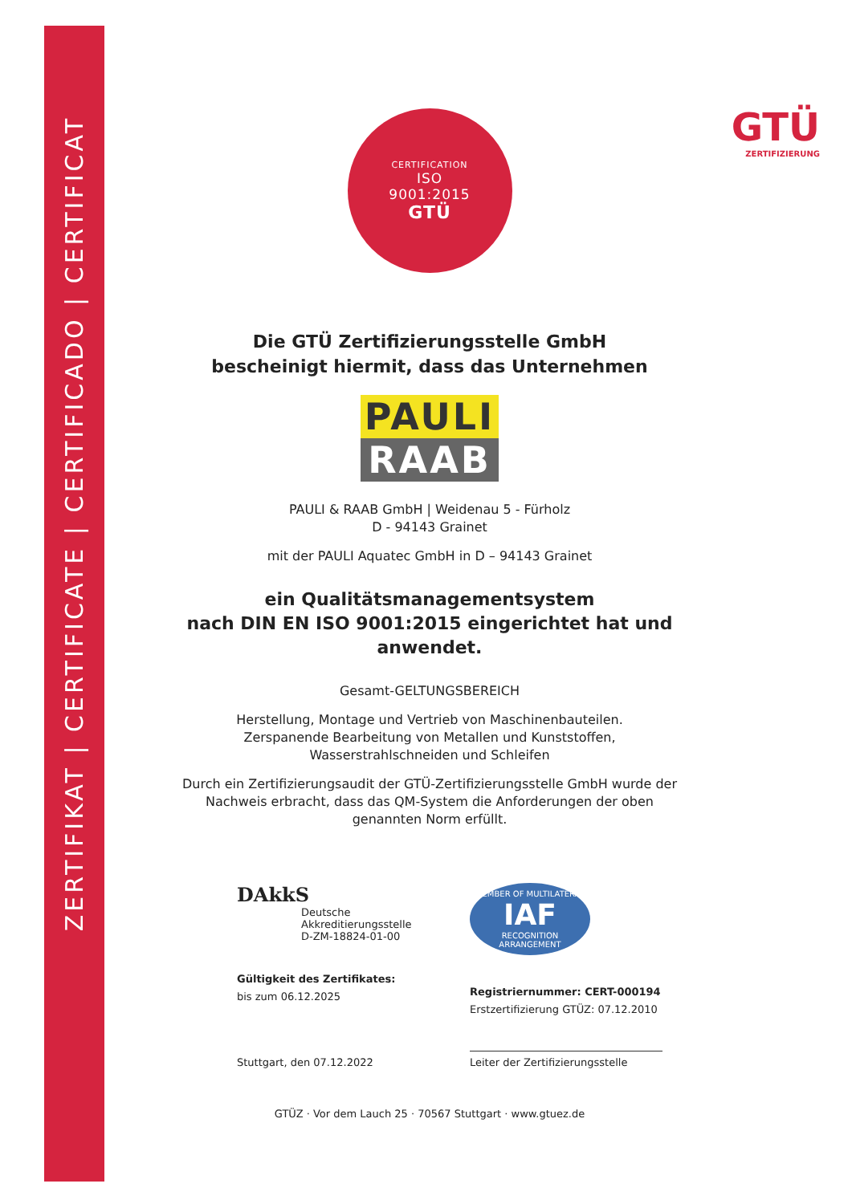ZERTIFIKAT | CERTIFICATE | CERTIFICADO | CERTIFICAT
GTÜ
ZERTIFIZIERUNG
CERTIFICATION
ISO
9001:2015
GTÜ
Die GTÜ Zertifizierungsstelle GmbH
bescheinigt hiermit, dass das Unternehmen
PAULI
RAAB
PAULI & RAAB GmbH | Weidenau 5 - Fürholz
D - 94143 Grainet
mit der PAULI Aquatec GmbH in D – 94143 Grainet
ein Qualitätsmanagementsystem
nach DIN EN ISO 9001:2015 eingerichtet hat und anwendet.
Gesamt-GELTUNGSBEREICH
Herstellung, Montage und Vertrieb von Maschinenbauteilen.
Zerspanende Bearbeitung von Metallen und Kunststoffen,
Wasserstrahlschneiden und Schleifen
Durch ein Zertifizierungsaudit der GTÜ-Zertifizierungsstelle GmbH wurde der Nachweis erbracht, dass das QM-System die Anforderungen der oben genannten Norm erfüllt.
DAkkS
Deutsche
Akkreditierungsstelle
D-ZM-18824-01-00
Gültigkeit des Zertifikates:
bis zum 06.12.2025
Stuttgart, den 07.12.2022
MEMBER OF MULTILATERAL
IAF
RECOGNITION ARRANGEMENT
Registriernummer: CERT-000194
Erstzertifizierung GTÜZ: 07.12.2010
Leiter der Zertifizierungsstelle
GTÜZ · Vor dem Lauch 25 · 70567 Stuttgart · www.gtuez.de